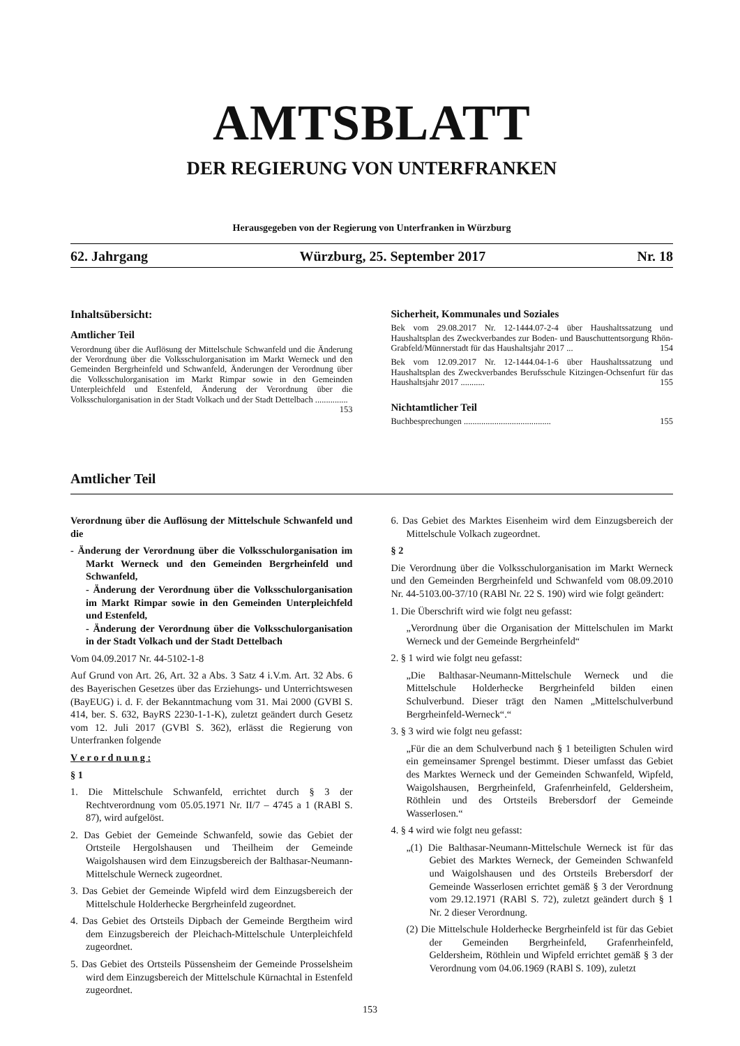AMTSBLATT
DER REGIERUNG VON UNTERFRANKEN
Herausgegeben von der Regierung von Unterfranken in Würzburg
62. Jahrgang Würzburg, 25. September 2017 Nr. 18
Inhaltsübersicht:
Amtlicher Teil
Verordnung über die Auflösung der Mittelschule Schwanfeld und die Änderung der Verordnung über die Volksschulorganisation im Markt Werneck und den Gemeinden Bergrheinfeld und Schwanfeld, Änderungen der Verordnung über die Volksschulorganisation im Markt Rimpar sowie in den Gemeinden Unterpleichfeld und Estenfeld, Änderung der Verordnung über die Volksschulorganisation in der Stadt Volkach und der Stadt Dettelbach ............... 153
Sicherheit, Kommunales und Soziales
Bek vom 29.08.2017 Nr. 12-1444.07-2-4 über Haushaltssatzung und Haushaltsplan des Zweckverbandes zur Boden- und Bauschuttentsorgung Rhön-Grabfeld/Münnerstadt für das Haushaltsjahr 2017 ... 154
Bek vom 12.09.2017 Nr. 12-1444.04-1-6 über Haushaltssatzung und Haushaltsplan des Zweckverbandes Berufsschule Kitzingen-Ochsenfurt für das Haushaltsjahr 2017 ........... 155
Nichtamtlicher Teil
Buchbesprechungen ........................................ 155
Amtlicher Teil
Verordnung über die Auflösung der Mittelschule Schwanfeld und die
- Änderung der Verordnung über die Volksschulorganisation im Markt Werneck und den Gemeinden Bergrheinfeld und Schwanfeld,
- Änderung der Verordnung über die Volksschulorganisation im Markt Rimpar sowie in den Gemeinden Unterpleichfeld und Estenfeld,
- Änderung der Verordnung über die Volksschulorganisation in der Stadt Volkach und der Stadt Dettelbach
Vom 04.09.2017 Nr. 44-5102-1-8
Auf Grund von Art. 26, Art. 32 a Abs. 3 Satz 4 i.V.m. Art. 32 Abs. 6 des Bayerischen Gesetzes über das Erziehungs- und Unterrichtswesen (BayEUG) i. d. F. der Bekanntmachung vom 31. Mai 2000 (GVBl S. 414, ber. S. 632, BayRS 2230-1-1-K), zuletzt geändert durch Gesetz vom 12. Juli 2017 (GVBl S. 362), erlässt die Regierung von Unterfranken folgende
V e r o r d n u n g :
§ 1
1. Die Mittelschule Schwanfeld, errichtet durch § 3 der Rechtverordnung vom 05.05.1971 Nr. II/7 – 4745 a 1 (RABl S. 87), wird aufgelöst.
2. Das Gebiet der Gemeinde Schwanfeld, sowie das Gebiet der Ortsteile Hergolshausen und Theilheim der Gemeinde Waigolshausen wird dem Einzugsbereich der Balthasar-Neumann-Mittelschule Werneck zugeordnet.
3. Das Gebiet der Gemeinde Wipfeld wird dem Einzugsbereich der Mittelschule Holderhecke Bergrheinfeld zugeordnet.
4. Das Gebiet des Ortsteils Dipbach der Gemeinde Bergtheim wird dem Einzugsbereich der Pleichach-Mittelschule Unterpleichfeld zugeordnet.
5. Das Gebiet des Ortsteils Püssensheim der Gemeinde Prosselsheim wird dem Einzugsbereich der Mittelschule Kürnachtal in Estenfeld zugeordnet.
6. Das Gebiet des Marktes Eisenheim wird dem Einzugsbereich der Mittelschule Volkach zugeordnet.
§ 2
Die Verordnung über die Volksschulorganisation im Markt Werneck und den Gemeinden Bergrheinfeld und Schwanfeld vom 08.09.2010 Nr. 44-5103.00-37/10 (RABl Nr. 22 S. 190) wird wie folgt geändert:
1. Die Überschrift wird wie folgt neu gefasst:
„Verordnung über die Organisation der Mittelschulen im Markt Werneck und der Gemeinde Bergrheinfeld“
2. § 1 wird wie folgt neu gefasst:
„Die Balthasar-Neumann-Mittelschule Werneck und die Mittelschule Holderhecke Bergrheinfeld bilden einen Schulverbund. Dieser trägt den Namen „Mittelschulverbund Bergrheinfeld-Werneck“.“
3. § 3 wird wie folgt neu gefasst:
„Für die an dem Schulverbund nach § 1 beteiligten Schulen wird ein gemeinsamer Sprengel bestimmt. Dieser umfasst das Gebiet des Marktes Werneck und der Gemeinden Schwanfeld, Wipfeld, Waigolshausen, Bergrheinfeld, Grafenrheinfeld, Geldersheim, Röthlein und des Ortsteils Brebersdorf der Gemeinde Wasserlosen.“
4. § 4 wird wie folgt neu gefasst:
„(1) Die Balthasar-Neumann-Mittelschule Werneck ist für das Gebiet des Marktes Werneck, der Gemeinden Schwanfeld und Waigolshausen und des Ortsteils Brebersdorf der Gemeinde Wasserlosen errichtet gemäß § 3 der Verordnung vom 29.12.1971 (RABl S. 72), zuletzt geändert durch § 1 Nr. 2 dieser Verordnung.
(2) Die Mittelschule Holderhecke Bergrheinfeld ist für das Gebiet der Gemeinden Bergrheinfeld, Grafenrheinfeld, Geldersheim, Röthlein und Wipfeld errichtet gemäß § 3 der Verordnung vom 04.06.1969 (RABl S. 109), zuletzt
153